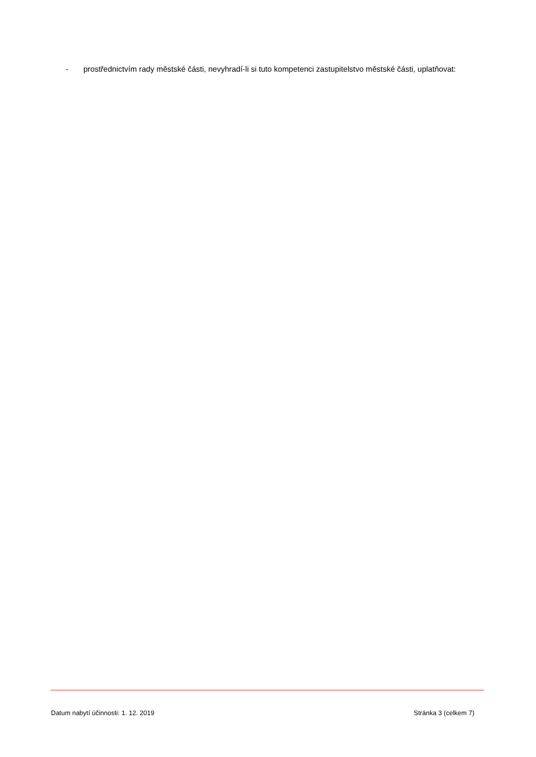- prostřednictvím rady městské části, nevyhradí-li si tuto kompetenci zastupitelstvo městské části, uplatňovat:
Datum nabytí účinnosti: 1. 12. 2019 Stránka 3 (celkem 7)